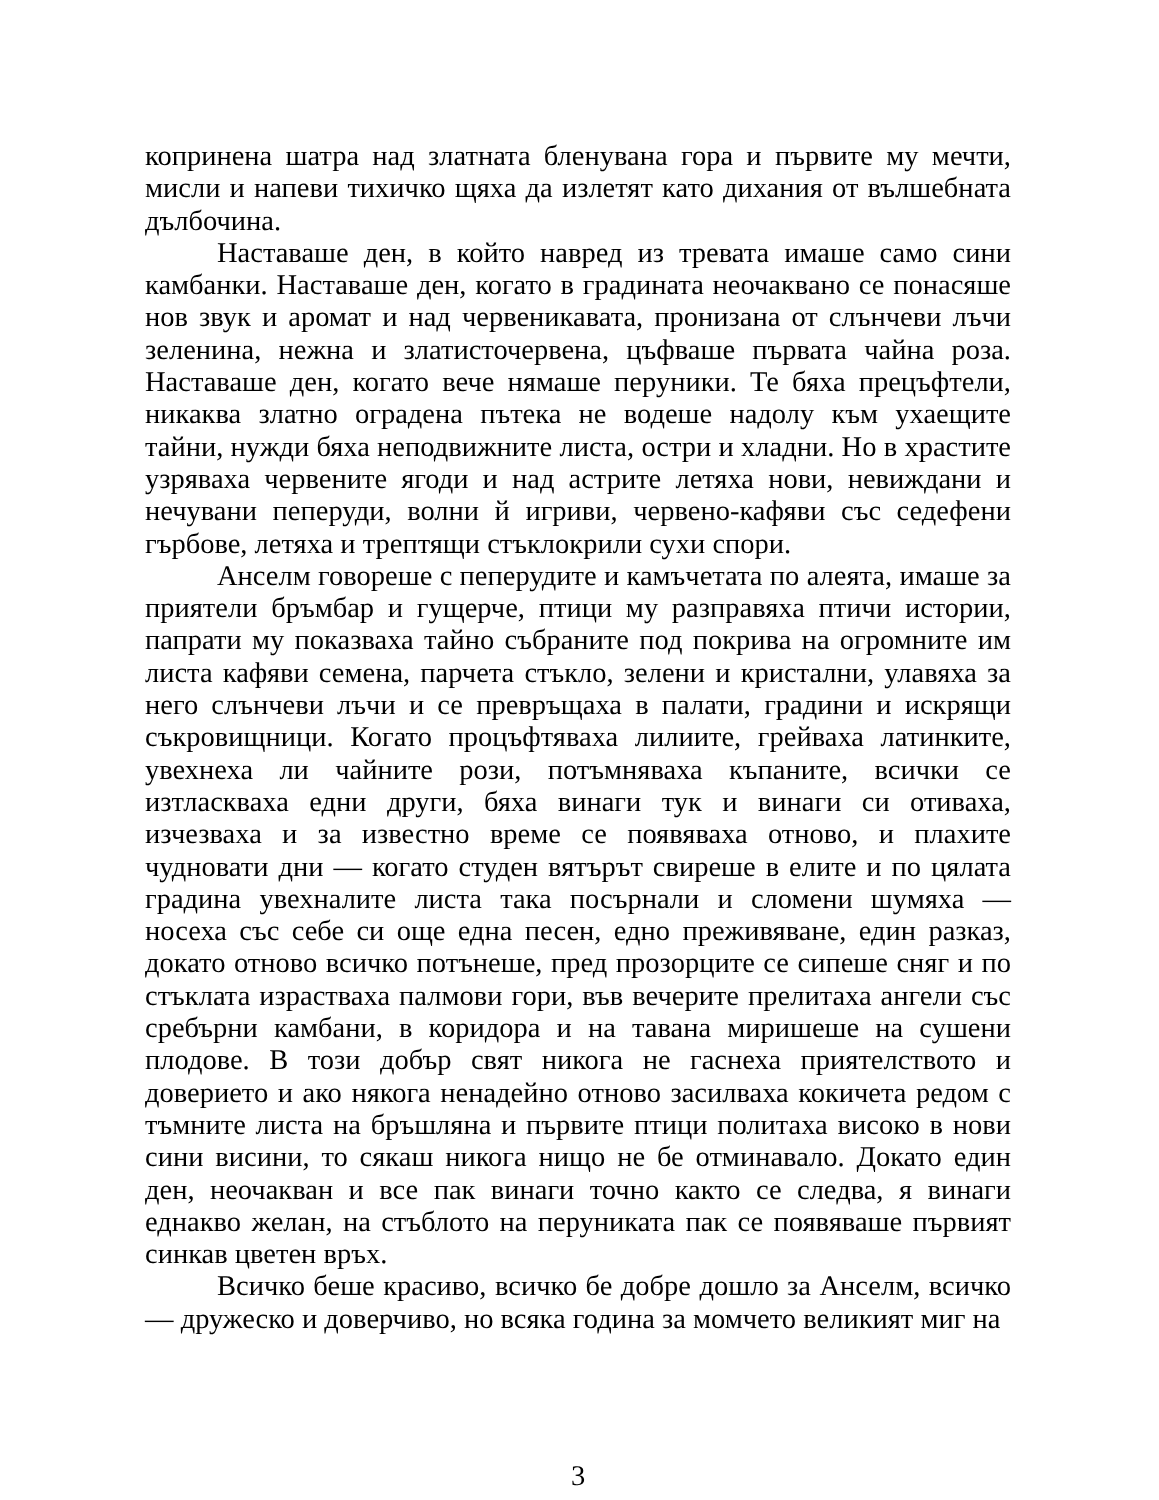копринена шатра над златната бленувана гора и първите му мечти, мисли и напеви тихичко щяха да излетят като дихания от вълшебната дълбочина.
Наставаше ден, в който навред из тревата имаше само сини камбанки. Наставаше ден, когато в градината неочаквано се понасяше нов звук и аромат и над червеникавата, пронизана от слънчеви лъчи зеленина, нежна и златисточервена, цъфваше първата чайна роза. Наставаше ден, когато вече нямаше перуники. Те бяха прецъфтели, никаква златно оградена пътека не водеше надолу към ухаещите тайни, нужди бяха неподвижните листа, остри и хладни. Но в храстите узряваха червените ягоди и над астрите летяха нови, невиждани и нечувани пеперуди, волни й игриви, червено-кафяви със седефени гърбове, летяха и трептящи стъклокрили сухи спори.
Анселм говореше с пеперудите и камъчетата по алеята, имаше за приятели бръмбар и гущерче, птици му разправяха птичи истории, папрати му показваха тайно събраните под покрива на огромните им листа кафяви семена, парчета стъкло, зелени и кристални, улавяха за него слънчеви лъчи и се превръщаха в палати, градини и искрящи съкровищници. Когато процъфтяваха лилиите, грейваха латинките, увехнеха ли чайните рози, потъмняваха къпаните, всички се изтласкваха едни други, бяха винаги тук и винаги си отиваха, изчезваха и за известно време се появяваха отново, и плахите чудновати дни — когато студен вятърът свиреше в елите и по цялата градина увехналите листа така посърнали и сломени шумяха — носеха със себе си още една песен, едно преживяване, един разказ, докато отново всичко потънеше, пред прозорците се сипеше сняг и по стъклата израстваха палмови гори, във вечерите прелитаха ангели със сребърни камбани, в коридора и на тавана миришеше на сушени плодове. В този добър свят никога не гаснеха приятелството и доверието и ако някога ненадейно отново засилваха кокичета редом с тъмните листа на бръшляна и първите птици политаха високо в нови сини висини, то сякаш никога нищо не бе отминавало. Докато един ден, неочакван и все пак винаги точно както се следва, я винаги еднакво желан, на стъблото на перуниката пак се появяваше първият синкав цветен връх.
Всичко беше красиво, всичко бе добре дошло за Анселм, всичко — дружеско и доверчиво, но всяка година за момчето великият миг на
3